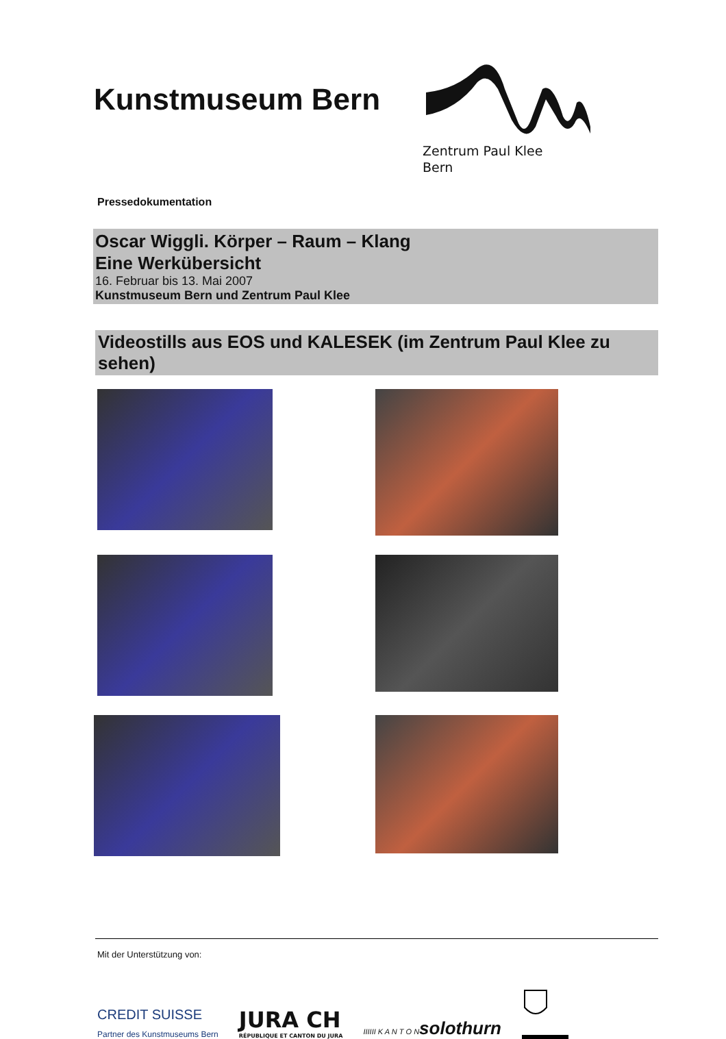Kunstmuseum Bern
Zentrum Paul Klee
Bern
Pressedokumentation
Oscar Wiggli. Körper – Raum – Klang
Eine Werkübersicht
16. Februar bis 13. Mai 2007
Kunstmuseum Bern und Zentrum Paul Klee
Videostills aus EOS und KALESEK (im Zentrum Paul Klee zu sehen)
Mit der Unterstützung von:
CREDIT SUISSE
Partner des Kunstmuseums Bern
JURA CH
RÉPUBLIQUE ET CANTON DU JURA
IIIIII K A N T O Nsolothurn